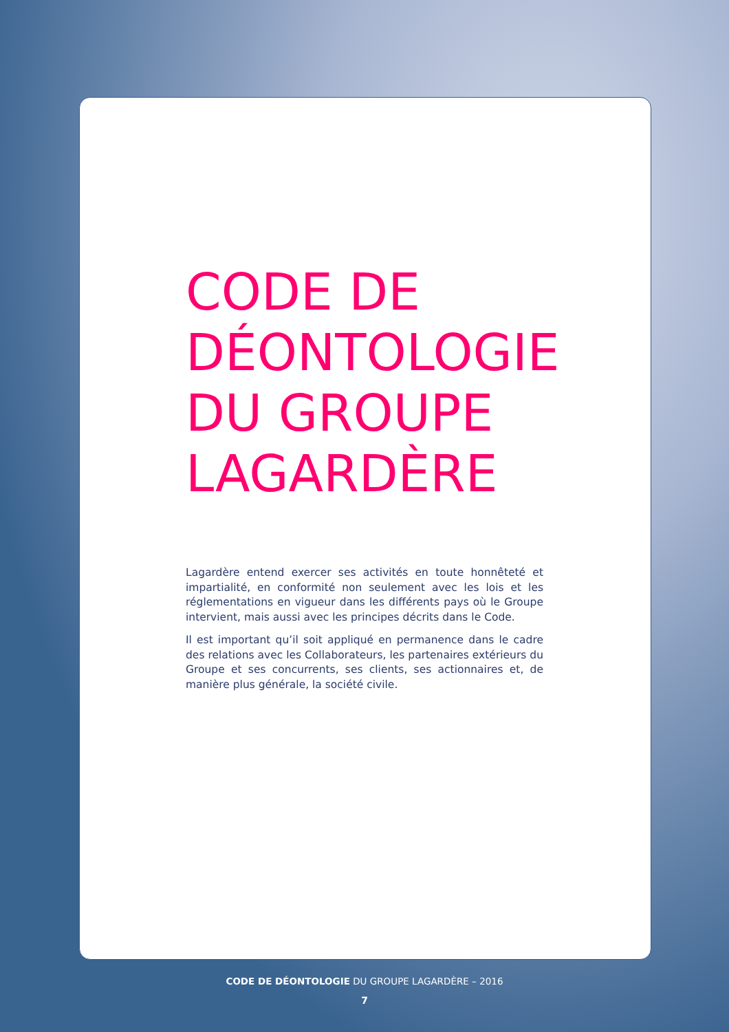CODE DE DÉONTOLOGIE DU GROUPE LAGARDÈRE
Lagardère entend exercer ses activités en toute honnêteté et impartialité, en conformité non seulement avec les lois et les réglementations en vigueur dans les différents pays où le Groupe intervient, mais aussi avec les principes décrits dans le Code.
Il est important qu’il soit appliqué en permanence dans le cadre des relations avec les Collaborateurs, les partenaires extérieurs du Groupe et ses concurrents, ses clients, ses actionnaires et, de manière plus générale, la société civile.
CODE DE DÉONTOLOGIE DU GROUPE LAGARDÈRE – 2016
7